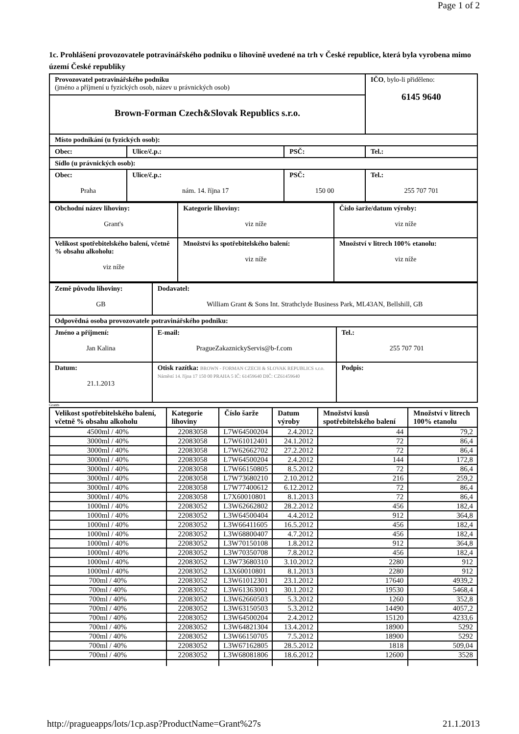Page 1 of 2
1c. Prohlášení provozovatele potravinářského podniku o lihovině uvedené na trh v České republice, která byla vyrobena mimo území České republiky
| Provozovatel potravinářského podniku (jméno a příjmení u fyzických osob, název u právnických osob) | | | IČO , bylo-li přiděleno: 6145 9640 |
| Brown-Forman Czech&Slovak Republics s.r.o. | | | |
| Místo podnikání (u fyzických osob): | | | |
| Obec: | Ulice/č.p.: | PSČ: | Tel.: |
| Sídlo (u právnických osob): | | | |
| Obec: Praha | Ulice/č.p.: nám. 14. října 17 | PSČ: 150 00 | Tel.: 255 707 701 |
| Obchodní název lihoviny: Grant's | Kategorie lihoviny: viz níže | Číslo šarže/datum výroby: viz níže |
| Velikost spotřebitelského balení, včetně % obsahu alkoholu: viz níže | Množství ks spotřebitelského balení: viz níže | Množství v litrech 100% etanolu: viz níže |
| Země původu lihoviny: GB | Dodavatel: William Grant & Sons Int. Strathclyde Business Park, ML43AN, Bellshill, GB | |
| Odpovědná osoba provozovatele potravinářského podniku: | | |
| Jméno a příjmení: Jan Kalina | E-mail: PragueZakaznickyServis@b-f.com | Tel.: 255 707 701 |
| Datum: 21.1.2013 | Otisk razítka: BROWN - FORMAN CZECH & SLOVAK REPUBLICS s.r.o. Náměstí 14. října 17 150 00 PRAHA 5 IČ: 61459640 DIČ: CZ61459640 | Podpis: |
Grants
| Velikost spotřebitelského balení, včetně % obsahu alkoholu | Kategorie lihoviny | Číslo šarže | Datum výroby | Množství kusů spotřebitelského balení | Množství v litrech 100% etanolu |
| --- | --- | --- | --- | --- | --- |
| 4500ml / 40% | 22083058 | L7W64500204 | 2.4.2012 | 44 | 79,2 |
| 3000ml / 40% | 22083058 | L7W61012401 | 24.1.2012 | 72 | 86,4 |
| 3000ml / 40% | 22083058 | L7W62662702 | 27.2.2012 | 72 | 86,4 |
| 3000ml / 40% | 22083058 | L7W64500204 | 2.4.2012 | 144 | 172,8 |
| 3000ml / 40% | 22083058 | L7W66150805 | 8.5.2012 | 72 | 86,4 |
| 3000ml / 40% | 22083058 | L7W73680210 | 2.10.2012 | 216 | 259,2 |
| 3000ml / 40% | 22083058 | L7W77400612 | 6.12.2012 | 72 | 86,4 |
| 3000ml / 40% | 22083058 | L7X60010801 | 8.1.2013 | 72 | 86,4 |
| 1000ml / 40% | 22083052 | L3W62662802 | 28.2.2012 | 456 | 182,4 |
| 1000ml / 40% | 22083052 | L3W64500404 | 4.4.2012 | 912 | 364,8 |
| 1000ml / 40% | 22083052 | L3W66411605 | 16.5.2012 | 456 | 182,4 |
| 1000ml / 40% | 22083052 | L3W68800407 | 4.7.2012 | 456 | 182,4 |
| 1000ml / 40% | 22083052 | L3W70150108 | 1.8.2012 | 912 | 364,8 |
| 1000ml / 40% | 22083052 | L3W70350708 | 7.8.2012 | 456 | 182,4 |
| 1000ml / 40% | 22083052 | L3W73680310 | 3.10.2012 | 2280 | 912 |
| 1000ml / 40% | 22083052 | L3X60010801 | 8.1.2013 | 2280 | 912 |
| 700ml / 40% | 22083052 | L3W61012301 | 23.1.2012 | 17640 | 4939,2 |
| 700ml / 40% | 22083052 | L3W61363001 | 30.1.2012 | 19530 | 5468,4 |
| 700ml / 40% | 22083052 | L3W62660503 | 5.3.2012 | 1260 | 352,8 |
| 700ml / 40% | 22083052 | L3W63150503 | 5.3.2012 | 14490 | 4057,2 |
| 700ml / 40% | 22083052 | L3W64500204 | 2.4.2012 | 15120 | 4233,6 |
| 700ml / 40% | 22083052 | L3W64821304 | 13.4.2012 | 18900 | 5292 |
| 700ml / 40% | 22083052 | L3W66150705 | 7.5.2012 | 18900 | 5292 |
| 700ml / 40% | 22083052 | L3W67162805 | 28.5.2012 | 1818 | 509,04 |
| 700ml / 40% | 22083052 | L3W68081806 | 18.6.2012 | 12600 | 3528 |
http://pragueapps/lots/1cp.asp?ProductName=Grant%27s 21.1.2013